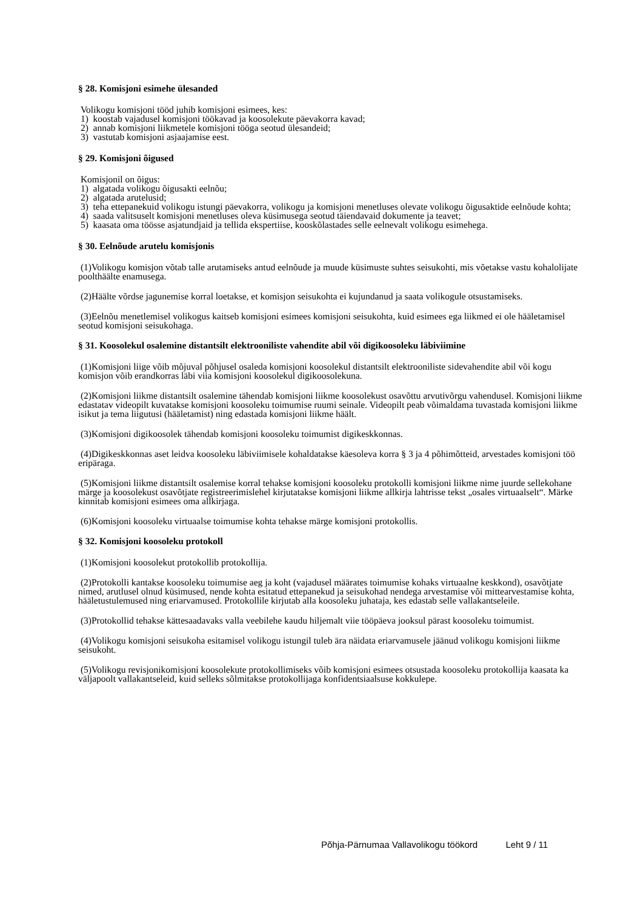§ 28. Komisjoni esimehe ülesanded
Volikogu komisjoni tööd juhib komisjoni esimees, kes:
1) koostab vajadusel komisjoni töökavad ja koosolekute päevakorra kavad;
2) annab komisjoni liikmetele komisjoni tööga seotud ülesandeid;
3) vastutab komisjoni asjaajamise eest.
§ 29. Komisjoni õigused
Komisjonil on õigus:
1) algatada volikogu õigusakti eelnõu;
2) algatada arutelusid;
3) teha ettepanekuid volikogu istungi päevakorra, volikogu ja komisjoni menetluses olevate volikogu õigusaktide eelnõude kohta;
4) saada valitsuselt komisjoni menetluses oleva küsimusega seotud täiendavaid dokumente ja teavet;
5) kaasata oma töösse asjatundjaid ja tellida ekspertiise, kooskõlastades selle eelnevalt volikogu esimehega.
§ 30. Eelnõude arutelu komisjonis
(1)Volikogu komisjon võtab talle arutamiseks antud eelnõude ja muude küsimuste suhtes seisukohti, mis võetakse vastu kohalolijate poolthäälte enamusega.
(2)Häälte võrdse jagunemise korral loetakse, et komisjon seisukohta ei kujundanud ja saata volikogule otsustamiseks.
(3)Eelnõu menetlemisel volikogus kaitseb komisjoni esimees komisjoni seisukohta, kuid esimees ega liikmed ei ole hääletamisel seotud komisjoni seisukohaga.
§ 31. Koosolekul osalemine distantsilt elektrooniliste vahendite abil või digikoosoleku läbiviimine
(1)Komisjoni liige võib mõjuval põhjusel osaleda komisjoni koosolekul distantsilt elektrooniliste sidevahendite abil või kogu komisjon võib erandkorras läbi viia komisjoni koosolekul digikoosolekuna.
(2)Komisjoni liikme distantsilt osalemine tähendab komisjoni liikme koosolekust osavõttu arvutivõrgu vahendusel. Komisjoni liikme edastatav videopilt kuvatakse komisjoni koosoleku toimumise ruumi seinale. Videopilt peab võimaldama tuvastada komisjoni liikme isikut ja tema liigutusi (hääletamist) ning edastada komisjoni liikme häält.
(3)Komisjoni digikoosolek tähendab komisjoni koosoleku toimumist digikeskkonnas.
(4)Digikeskkonnas aset leidva koosoleku läbiviimisele kohaldatakse käesoleva korra § 3 ja 4 põhimõtteid, arvestades komisjoni töö eripäraga.
(5)Komisjoni liikme distantsilt osalemise korral tehakse komisjoni koosoleku protokolli komisjoni liikme nime juurde sellekohane märge ja koosolekust osavõtjate registreerimislehel kirjutatakse komisjoni liikme allkirja lahtrisse tekst „osales virtuaalselt“. Märke kinnitab komisjoni esimees oma allkirjaga.
(6)Komisjoni koosoleku virtuaalse toimumise kohta tehakse märge komisjoni protokollis.
§ 32. Komisjoni koosoleku protokoll
(1)Komisjoni koosolekut protokollib protokollija.
(2)Protokolli kantakse koosoleku toimumise aeg ja koht (vajadusel määrates toimumise kohaks virtuaalne keskkond), osavõtjate nimed, arutlusel olnud küsimused, nende kohta esitatud ettepanekud ja seisukohad nendega arvestamise või mittearvestamise kohta, hääletustulemused ning eriarvamused. Protokollile kirjutab alla koosoleku juhataja, kes edastab selle vallakantseleile.
(3)Protokollid tehakse kättesaadavaks valla veebilehe kaudu hiljemalt viie tööpäeva jooksul pärast koosoleku toimumist.
(4)Volikogu komisjoni seisukoha esitamisel volikogu istungil tuleb ära näidata eriarvamusele jäänud volikogu komisjoni liikme seisukoht.
(5)Volikogu revisjonikomisjoni koosolekute protokollimiseks võib komisjoni esimees otsustada koosoleku protokollija kaasata ka väljapoolt vallakantseleid, kuid selleks sõlmitakse protokollijaga konfidentsiaalsuse kokkulepe.
Põhja-Pärnumaa Vallavolikogu töökord Leht 9 / 11